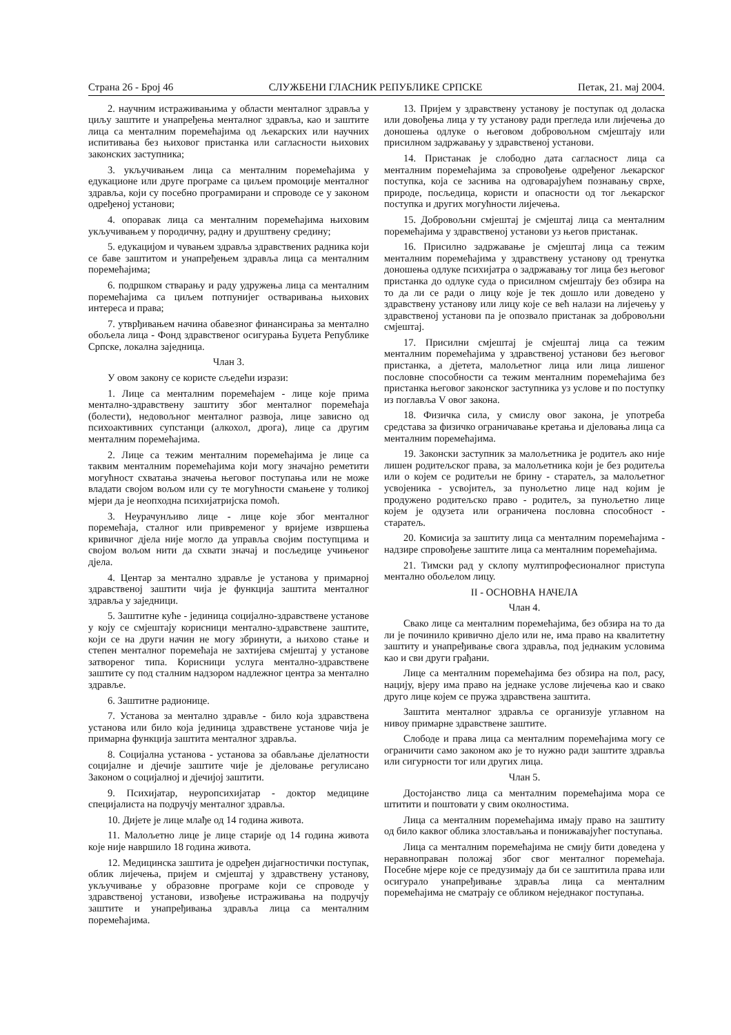Страна 26 - Број 46 СЛУЖБЕНИ ГЛАСНИК РЕПУБЛИКЕ СРПСКЕ Петак, 21. мај 2004.
2. научним истраживањима у области менталног здравља у циљу заштите и унапређења менталног здравља, као и заштите лица са менталним поремећајима од љекарских или научних испитивања без њиховог пристанка или сагласности њихових законских заступника;
3. укључивањем лица са менталним поремећајима у едукационе или друге програме са циљем промоције менталног здравља, који су посебно програмирани и спроводе се у законом одређеној установи;
4. опоравак лица са менталним поремећајима њиховим укључивањем у породичну, радну и друштвену средину;
5. едукацијом и чувањем здравља здравствених радника који се баве заштитом и унапређењем здравља лица са менталним поремећајима;
6. подршком стварању и раду удружења лица са менталним поремећајима са циљем потпунијег остваривања њихових интереса и права;
7. утврђивањем начина обавезног финансирања за ментално обољела лица - Фонд здравственог осигурања Буџета Републике Српске, локална заједница.
Члан 3.
У овом закону се користе сљедећи изрази:
1. Лице са менталним поремећајем - лице које прима ментално-здравствену заштиту због менталног поремећаја (болести), недовољног менталног развоја, лице зависно од психоактивних супстанци (алкохол, дрога), лице са другим менталним поремећајима.
2. Лице са тежим менталним поремећајима је лице са таквим менталним поремећајима који могу значајно реметити могућност схватања значења његовог поступања или не може владати својом вољом или су те могућности смањене у толикој мјери да је неопходна психијатријска помоћ.
3. Неурачунљиво лице - лице које због менталног поремећаја, сталног или привременог у вријеме извршења кривичног дјела није могло да управља својим поступцима и својом вољом нити да схвати значај и посљедице учињеног дјела.
4. Центар за ментално здравље је установа у примарној здравственој заштити чија је функција заштита менталног здравља у заједници.
5. Заштитне куће - јединица социјално-здравствене установе у коју се смјештају корисници ментално-здравствене заштите, који се на други начин не могу збринути, а њихово стање и степен менталног поремећаја не захтијева смјештај у установе затвореног типа. Корисници услуга ментално-здравствене заштите су под сталним надзором надлежног центра за ментално здравље.
6. Заштитне радионице.
7. Установа за ментално здравље - било која здравствена установа или било која јединица здравствене установе чија је примарна функција заштита менталног здравља.
8. Социјална установа - установа за обављање дјелатности социјалне и дјечије заштите чије је дјеловање регулисано Законом о социјалној и дјечијој заштити.
9. Психијатар, неуропсихијатар - доктор медицине специјалиста на подручју менталног здравља.
10. Дијете је лице млађе од 14 година живота.
11. Малољетно лице је лице старије од 14 година живота које није навршило 18 година живота.
12. Медицинска заштита је одређен дијагностички поступак, облик лијечења, пријем и смјештај у здравствену установу, укључивање у образовне програме који се спроводе у здравственој установи, извођење истраживања на подручју заштите и унапређивања здравља лица са менталним поремећајима.
13. Пријем у здравствену установу је поступак од доласка или довођења лица у ту установу ради прегледа или лијечења до доношења одлуке о његовом добровољном смјештају или присилном задржавању у здравственој установи.
14. Пристанак је слободно дата сагласност лица са менталним поремећајима за спровођење одређеног љекарског поступка, која се заснива на одговарајућем познавању сврхе, природе, посљедица, користи и опасности од тог љекарског поступка и других могућности лијечења.
15. Добровољни смјештај је смјештај лица са менталним поремећајима у здравственој установи уз његов пристанак.
16. Присилно задржавање је смјештај лица са тежим менталним поремећајима у здравствену установу од тренутка доношења одлуке психијатра о задржавању тог лица без његовог пристанка до одлуке суда о присилном смјештају без обзира на то да ли се ради о лицу које је тек дошло или доведено у здравствену установу или лицу које се већ налази на лијечењу у здравственој установи па је опозвало пристанак за добровољни смјештај.
17. Присилни смјештај је смјештај лица са тежим менталним поремећајима у здравственој установи без његовог пристанка, а дјетета, малољетног лица или лица лишеног пословне способности са тежим менталним поремећајима без пристанка његовог законског заступника уз услове и по поступку из поглавља V овог закона.
18. Физичка сила, у смислу овог закона, је употреба средстава за физичко ограничавање кретања и дјеловања лица са менталним поремећајима.
19. Законски заступник за малољетника је родитељ ако није лишен родитељског права, за малољетника који је без родитеља или о којем се родитељи не брину - старатељ, за малољетног усвојеника - усвојитељ, за пунољетно лице над којим је продужено родитељско право - родитељ, за пунољетно лице којем је одузета или ограничена пословна способност - старатељ.
20. Комисија за заштиту лица са менталним поремећајима - надзире спровођење заштите лица са менталним поремећајима.
21. Тимски рад у склопу мултипрофесионалног приступа ментално обољелом лицу.
II - ОСНОВНА НАЧЕЛА
Члан 4.
Свако лице са менталним поремећајима, без обзира на то да ли је починило кривично дјело или не, има право на квалитетну заштиту и унапређивање свога здравља, под једнаким условима као и сви други грађани.
Лице са менталним поремећајима без обзира на пол, расу, нацију, вјеру има право на једнаке услове лијечења као и свако друго лице којем се пружа здравствена заштита.
Заштита менталног здравља се организује углавном на нивоу примарне здравствене заштите.
Слободе и права лица са менталним поремећајима могу се ограничити само законом ако је то нужно ради заштите здравља или сигурности тог или других лица.
Члан 5.
Достојанство лица са менталним поремећајима мора се штитити и поштовати у свим околностима.
Лица са менталним поремећајима имају право на заштиту од било каквог облика злостављања и понижавајућег поступања.
Лица са менталним поремећајима не смију бити доведена у неравноправан положај због свог менталног поремећаја. Посебне мјере које се предузимају да би се заштитила права или осигурало унапређивање здравља лица са менталним поремећајима не сматрају се обликом неједнаког поступања.